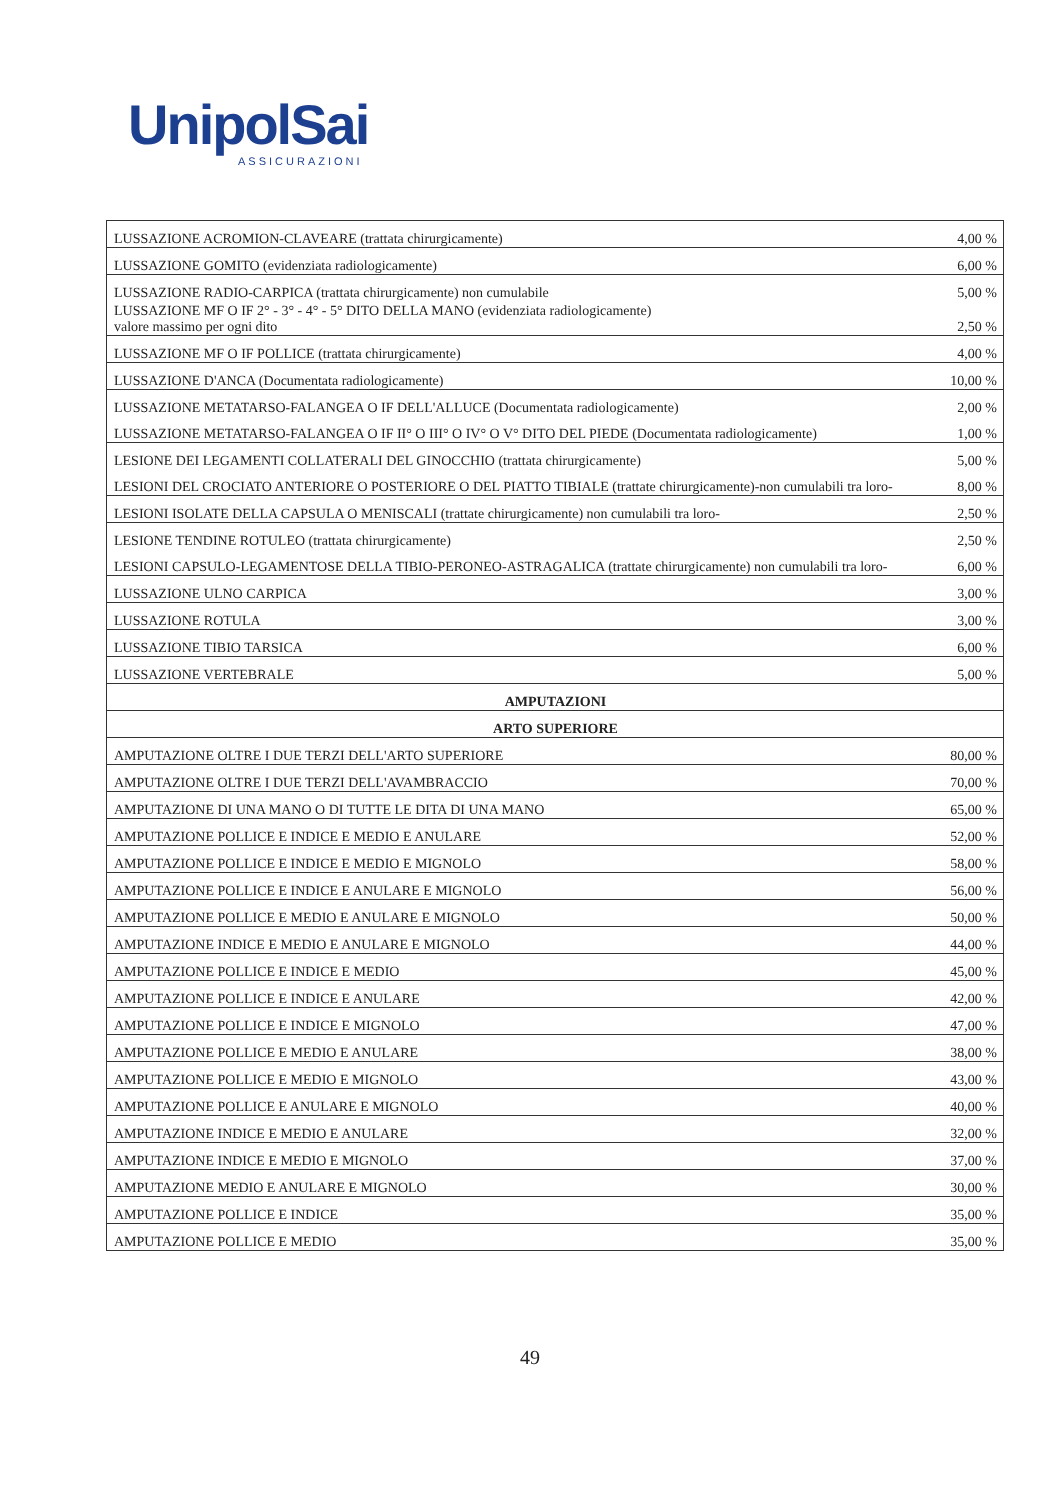UnipolSai
ASSICURAZIONI
| LUSSAZIONE ACROMION-CLAVEARE (trattata chirurgicamente) | 4,00 % |
| LUSSAZIONE GOMITO (evidenziata radiologicamente) | 6,00 % |
| LUSSAZIONE RADIO-CARPICA (trattata chirurgicamente) non cumulabile | 5,00 % |
| LUSSAZIONE MF O IF 2° - 3° - 4° - 5° DITO DELLA MANO (evidenziata radiologicamente) valore massimo per ogni dito | 2,50 % |
| LUSSAZIONE MF O IF POLLICE (trattata chirurgicamente) | 4,00 % |
| LUSSAZIONE D'ANCA (Documentata radiologicamente) | 10,00 % |
| LUSSAZIONE METATARSO-FALANGEA O IF DELL'ALLUCE (Documentata radiologicamente) | 2,00 % |
| LUSSAZIONE METATARSO-FALANGEA O IF II° O III° O IV° O V° DITO DEL PIEDE (Documentata radiologicamente) | 1,00 % |
| LESIONE DEI LEGAMENTI COLLATERALI DEL GINOCCHIO (trattata chirurgicamente) | 5,00 % |
| LESIONI DEL CROCIATO ANTERIORE O POSTERIORE O DEL PIATTO TIBIALE (trattate chirurgicamente)-non cumulabili tra loro- | 8,00 % |
| LESIONI ISOLATE DELLA CAPSULA O MENISCALI (trattate chirurgicamente) non cumulabili tra loro- | 2,50 % |
| LESIONE TENDINE ROTULEO (trattata chirurgicamente) | 2,50 % |
| LESIONI CAPSULO-LEGAMENTOSE DELLA TIBIO-PERONEO-ASTRAGALICA (trattate chirurgicamente) non cumulabili tra loro- | 6,00 % |
| LUSSAZIONE ULNO CARPICA | 3,00 % |
| LUSSAZIONE ROTULA | 3,00 % |
| LUSSAZIONE TIBIO TARSICA | 6,00 % |
| LUSSAZIONE VERTEBRALE | 5,00 % |
| AMPUTAZIONI | |
| ARTO SUPERIORE | |
| AMPUTAZIONE OLTRE I DUE TERZI DELL'ARTO SUPERIORE | 80,00 % |
| AMPUTAZIONE OLTRE I DUE TERZI DELL'AVAMBRACCIO | 70,00 % |
| AMPUTAZIONE DI UNA MANO O DI TUTTE LE DITA DI UNA MANO | 65,00 % |
| AMPUTAZIONE POLLICE E INDICE E MEDIO E ANULARE | 52,00 % |
| AMPUTAZIONE POLLICE E INDICE E MEDIO E MIGNOLO | 58,00 % |
| AMPUTAZIONE POLLICE E INDICE E ANULARE E MIGNOLO | 56,00 % |
| AMPUTAZIONE POLLICE E MEDIO E ANULARE E MIGNOLO | 50,00 % |
| AMPUTAZIONE INDICE E MEDIO E ANULARE E MIGNOLO | 44,00 % |
| AMPUTAZIONE POLLICE E INDICE E MEDIO | 45,00 % |
| AMPUTAZIONE POLLICE E INDICE E ANULARE | 42,00 % |
| AMPUTAZIONE POLLICE E INDICE E MIGNOLO | 47,00 % |
| AMPUTAZIONE POLLICE E MEDIO E ANULARE | 38,00 % |
| AMPUTAZIONE POLLICE E MEDIO E MIGNOLO | 43,00 % |
| AMPUTAZIONE POLLICE E ANULARE E MIGNOLO | 40,00 % |
| AMPUTAZIONE INDICE E MEDIO E ANULARE | 32,00 % |
| AMPUTAZIONE INDICE E MEDIO E MIGNOLO | 37,00 % |
| AMPUTAZIONE MEDIO E ANULARE E MIGNOLO | 30,00 % |
| AMPUTAZIONE POLLICE E INDICE | 35,00 % |
| AMPUTAZIONE POLLICE E MEDIO | 35,00 % |
49